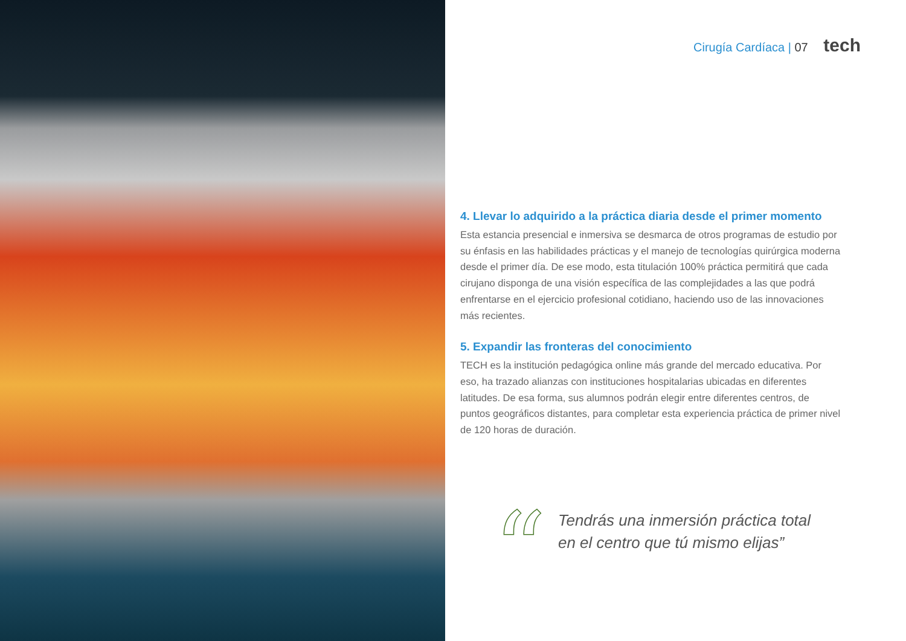Cirugía Cardíaca | 07 tech
4. Llevar lo adquirido a la práctica diaria desde el primer momento
Esta estancia presencial e inmersiva se desmarca de otros programas de estudio por su énfasis en las habilidades prácticas y el manejo de tecnologías quirúrgica moderna desde el primer día. De ese modo, esta titulación 100% práctica permitirá que cada cirujano disponga de una visión específica de las complejidades a las que podrá enfrentarse en el ejercicio profesional cotidiano, haciendo uso de las innovaciones más recientes.
5. Expandir las fronteras del conocimiento
TECH es la institución pedagógica online más grande del mercado educativa. Por eso, ha trazado alianzas con instituciones hospitalarias ubicadas en diferentes latitudes. De esa forma, sus alumnos podrán elegir entre diferentes centros, de puntos geográficos distantes, para completar esta experiencia práctica de primer nivel de 120 horas de duración.
“
Tendrás una inmersión práctica total
en el centro que tú mismo elijas”